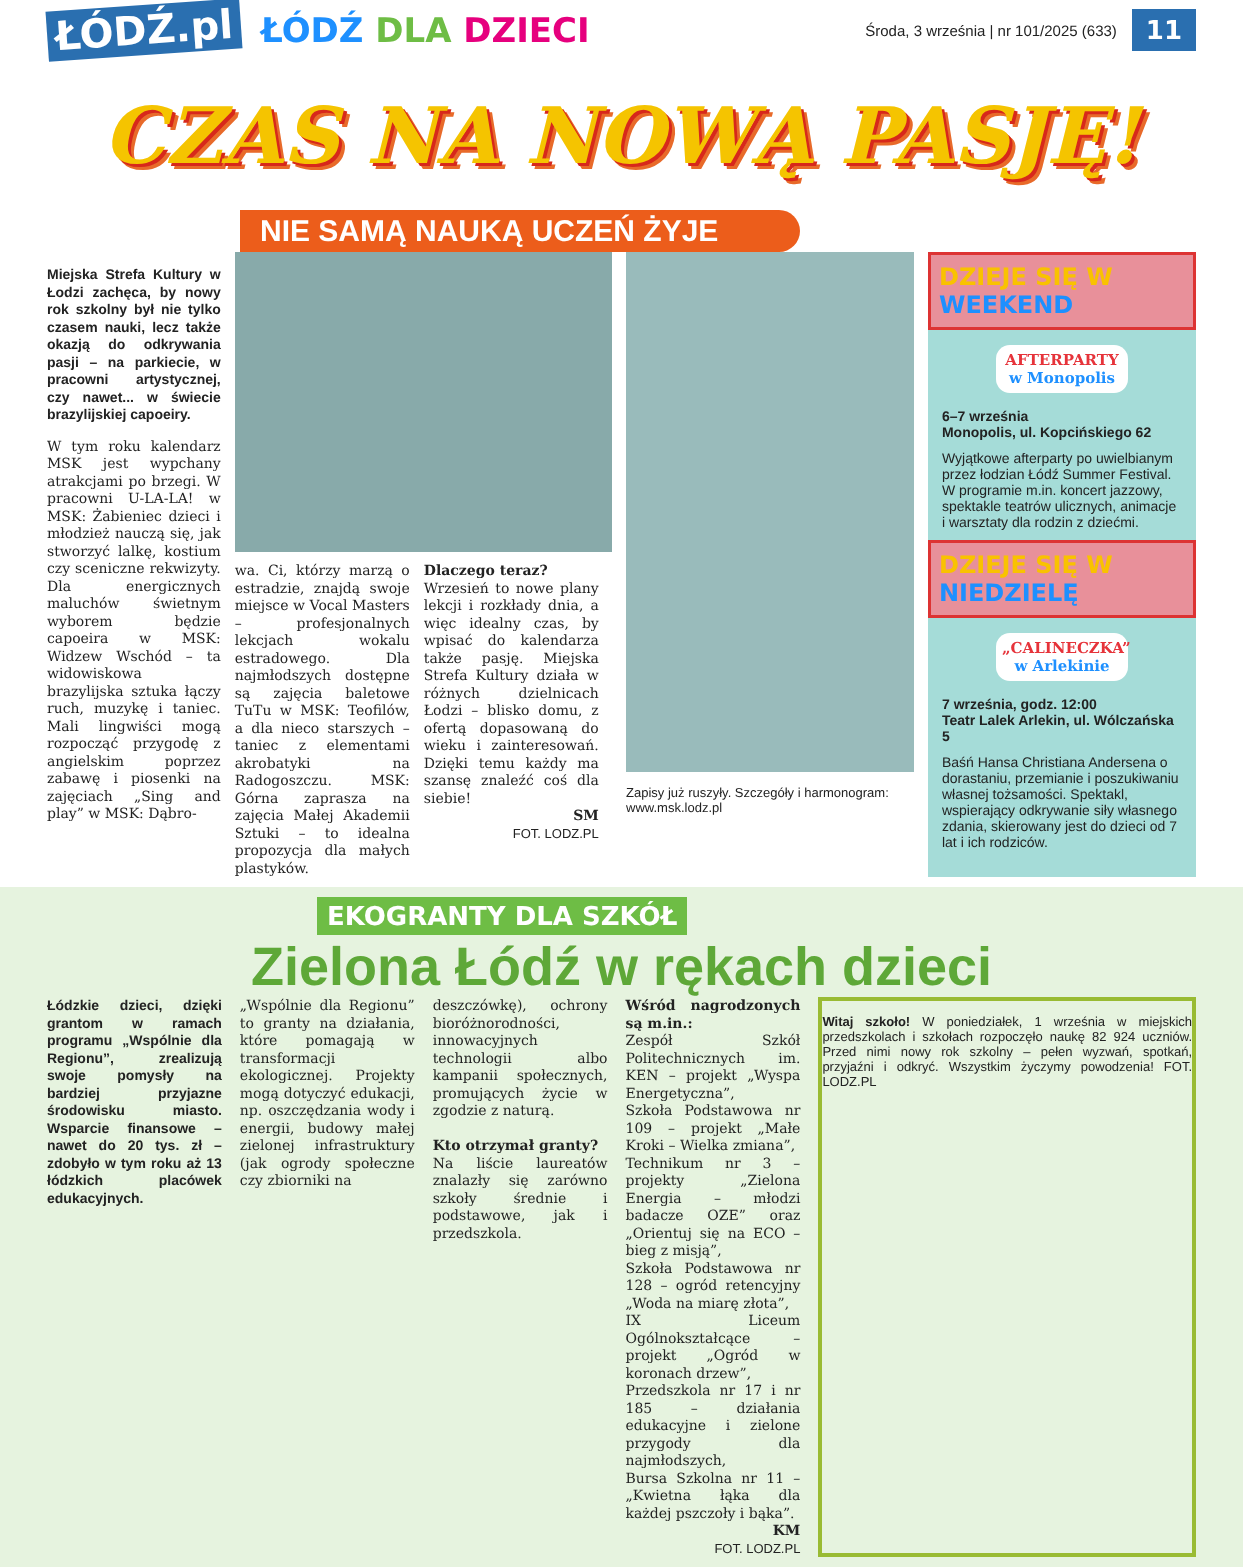ŁÓDŹ.pl
ŁÓDŹ DLA DZIECI
Środa, 3 września | nr 101/2025 (633)
11
CZAS NA NOWĄ PASJĘ!
NIE SAMĄ NAUKĄ UCZEŃ ŻYJE
Miejska Strefa Kultury w Łodzi zachęca, by nowy rok szkolny był nie tylko czasem nauki, lecz także okazją do odkrywania pasji – na parkiecie, w pracowni artystycznej, czy nawet... w świecie brazylijskiej capoeiry.
W tym roku kalendarz MSK jest wypchany atrakcjami po brzegi. W pracowni U-LA-LA! w MSK: Żabieniec dzieci i młodzież nauczą się, jak stworzyć lalkę, kostium czy sceniczne rekwizyty. Dla energicznych maluchów świetnym wyborem będzie capoeira w MSK: Widzew Wschód – ta widowiskowa brazylijska sztuka łączy ruch, muzykę i taniec. Mali lingwiści mogą rozpocząć przygodę z angielskim poprzez zabawę i piosenki na zajęciach „Sing and play” w MSK: Dąbro-
wa. Ci, którzy marzą o estradzie, znajdą swoje miejsce w Vocal Masters – profesjonalnych lekcjach wokalu estradowego. Dla najmłodszych dostępne są zajęcia baletowe TuTu w MSK: Teofilów, a dla nieco starszych – taniec z elementami akrobatyki na Radogoszczu. MSK: Górna zaprasza na zajęcia Małej Akademii Sztuki – to idealna propozycja dla małych plastyków.
Dlaczego teraz?
Wrzesień to nowe plany lekcji i rozkłady dnia, a więc idealny czas, by wpisać do kalendarza także pasję. Miejska Strefa Kultury działa w różnych dzielnicach Łodzi – blisko domu, z ofertą dopasowaną do wieku i zainteresowań. Dzięki temu każdy ma szansę znaleźć coś dla siebie!
SM
FOT. LODZ.PL
Zapisy już ruszyły. Szczegóły i harmonogram: www.msk.lodz.pl
DZIEJE SIĘ W
WEEKEND
AFTERPARTY
w Monopolis
6–7 września
Monopolis, ul. Kopcińskiego 62
Wyjątkowe afterparty po uwielbianym przez łodzian Łódź Summer Festival. W programie m.in. koncert jazzowy, spektakle teatrów ulicznych, animacje i warsztaty dla rodzin z dziećmi.
DZIEJE SIĘ W
NIEDZIELĘ
„CALINECZKA”
w Arlekinie
7 września, godz. 12:00
Teatr Lalek Arlekin, ul. Wólczańska 5
Baśń Hansa Christiana Andersena o dorastaniu, przemianie i poszukiwaniu własnej tożsamości. Spektakl, wspierający odkrywanie siły własnego zdania, skierowany jest do dzieci od 7 lat i ich rodziców.
EKOGRANTY DLA SZKÓŁ
Zielona Łódź w rękach dzieci
Łódzkie dzieci, dzięki grantom w ramach programu „Wspólnie dla Regionu”, zrealizują swoje pomysły na bardziej przyjazne środowisku miasto. Wsparcie finansowe – nawet do 20 tys. zł – zdobyło w tym roku aż 13 łódzkich placówek edukacyjnych.
„Wspólnie dla Regionu” to granty na działania, które pomagają w transformacji ekologicznej. Projekty mogą dotyczyć edukacji, np. oszczędzania wody i energii, budowy małej zielonej infrastruktury (jak ogrody społeczne czy zbiorniki na
deszczówkę), ochrony bioróżnorodności, innowacyjnych technologii albo kampanii społecznych, promujących życie w zgodzie z naturą.
Kto otrzymał granty?
Na liście laureatów znalazły się zarówno szkoły średnie i podstawowe, jak i przedszkola.
Wśród nagrodzonych są m.in.:
Zespół Szkół Politechnicznych im. KEN – projekt „Wyspa Energetyczna”,
Szkoła Podstawowa nr 109 – projekt „Małe Kroki – Wielka zmiana”,
Technikum nr 3 – projekty „Zielona Energia – młodzi badacze OZE” oraz „Orientuj się na ECO – bieg z misją”,
Szkoła Podstawowa nr 128 – ogród retencyjny „Woda na miarę złota”,
IX Liceum Ogólnokształcące – projekt „Ogród w koronach drzew”,
Przedszkola nr 17 i nr 185 – działania edukacyjne i zielone przygody dla najmłodszych,
Bursa Szkolna nr 11 – „Kwietna łąka dla każdej pszczoły i bąka”.
KM
FOT. LODZ.PL
Witaj szkoło! W poniedziałek, 1 września w miejskich przedszkolach i szkołach rozpoczęło naukę 82 924 uczniów. Przed nimi nowy rok szkolny – pełen wyzwań, spotkań, przyjaźni i odkryć. Wszystkim życzymy powodzenia! FOT. LODZ.PL